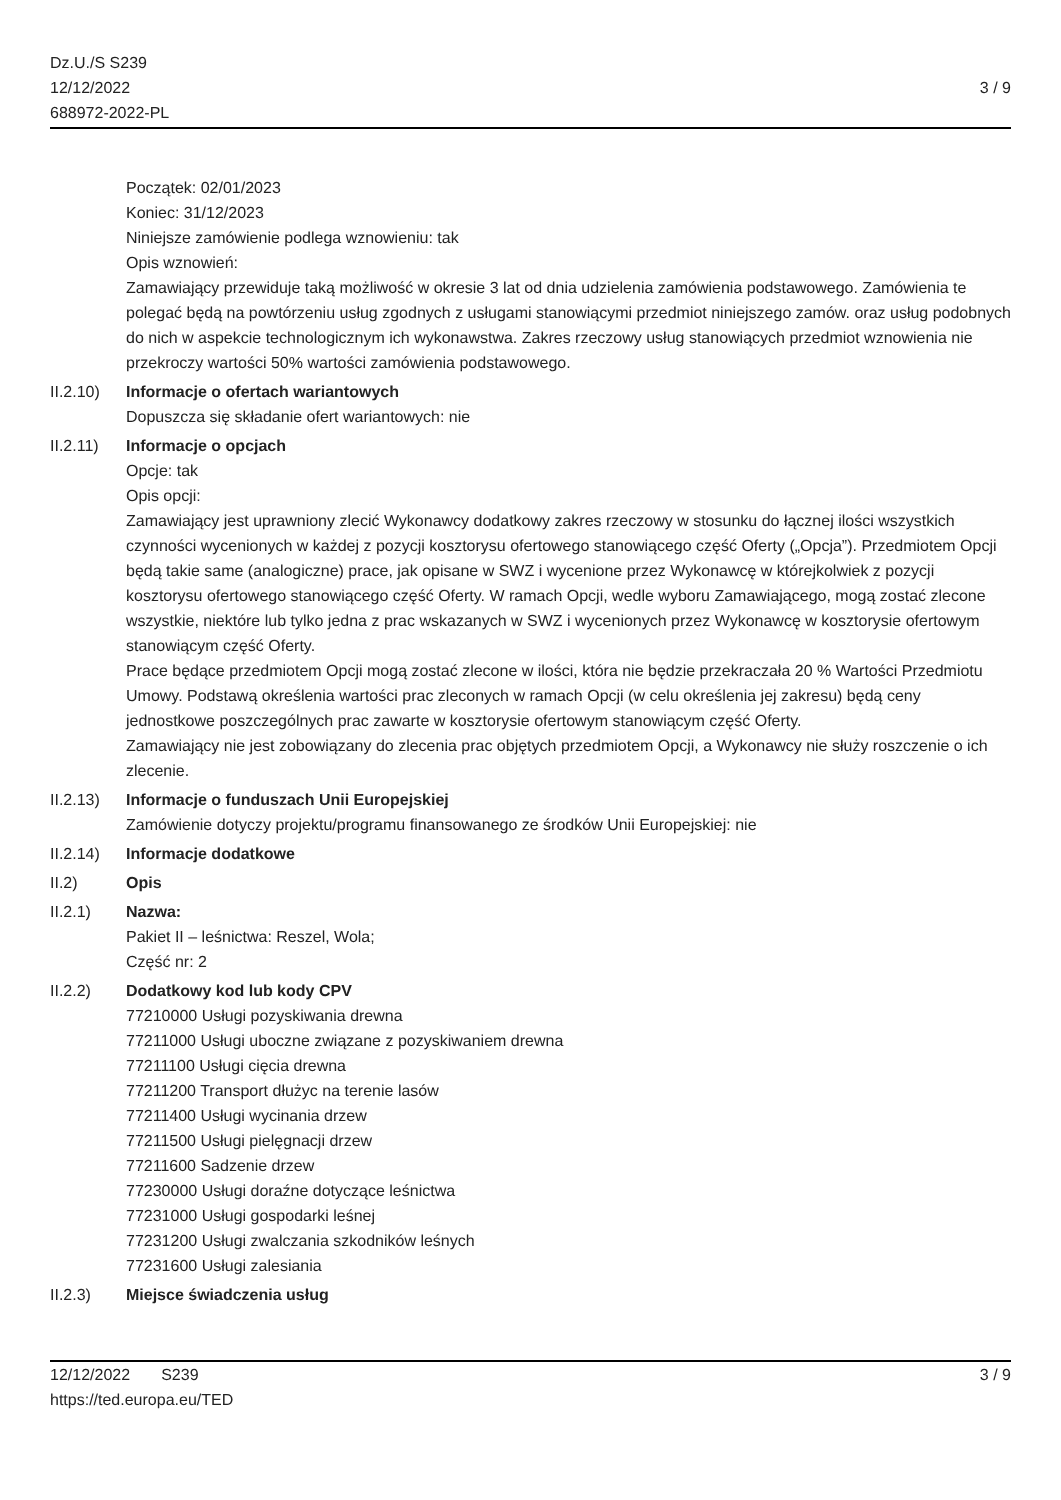Dz.U./S S239
12/12/2022
688972-2022-PL
3 / 9
Początek: 02/01/2023
Koniec: 31/12/2023
Niniejsze zamówienie podlega wznowieniu: tak
Opis wznowień:
Zamawiający przewiduje taką możliwość w okresie 3 lat od dnia udzielenia zamówienia podstawowego. Zamówienia te polegać będą na powtórzeniu usług zgodnych z usługami stanowiącymi przedmiot niniejszego zamów. oraz usług podobnych do nich w aspekcie technologicznym ich wykonawstwa. Zakres rzeczowy usług stanowiących przedmiot wznowienia nie przekroczy wartości 50% wartości zamówienia podstawowego.
II.2.10)
Informacje o ofertach wariantowych
Dopuszcza się składanie ofert wariantowych: nie
II.2.11)
Informacje o opcjach
Opcje: tak
Opis opcji:
Zamawiający jest uprawniony zlecić Wykonawcy dodatkowy zakres rzeczowy w stosunku do łącznej ilości wszystkich czynności wycenionych w każdej z pozycji kosztorysu ofertowego stanowiącego część Oferty („Opcja”). Przedmiotem Opcji będą takie same (analogiczne) prace, jak opisane w SWZ i wycenione przez Wykonawcę w którejkolwiek z pozycji kosztorysu ofertowego stanowiącego część Oferty. W ramach Opcji, wedle wyboru Zamawiającego, mogą zostać zlecone wszystkie, niektóre lub tylko jedna z prac wskazanych w SWZ i wycenionych przez Wykonawcę w kosztorysie ofertowym stanowiącym część Oferty.
Prace będące przedmiotem Opcji mogą zostać zlecone w ilości, która nie będzie przekraczała 20 % Wartości Przedmiotu Umowy. Podstawą określenia wartości prac zleconych w ramach Opcji (w celu określenia jej zakresu) będą ceny jednostkowe poszczególnych prac zawarte w kosztorysie ofertowym stanowiącym część Oferty.
Zamawiający nie jest zobowiązany do zlecenia prac objętych przedmiotem Opcji, a Wykonawcy nie służy roszczenie o ich zlecenie.
II.2.13)
Informacje o funduszach Unii Europejskiej
Zamówienie dotyczy projektu/programu finansowanego ze środków Unii Europejskiej: nie
II.2.14)
Informacje dodatkowe
II.2) Opis
II.2.1) Nazwa:
Pakiet II – leśnictwa: Reszel, Wola;
Część nr: 2
II.2.2) Dodatkowy kod lub kody CPV
77210000 Usługi pozyskiwania drewna
77211000 Usługi uboczne związane z pozyskiwaniem drewna
77211100 Usługi cięcia drewna
77211200 Transport dłużyc na terenie lasów
77211400 Usługi wycinania drzew
77211500 Usługi pielęgnacji drzew
77211600 Sadzenie drzew
77230000 Usługi doraźne dotyczące leśnictwa
77231000 Usługi gospodarki leśnej
77231200 Usługi zwalczania szkodników leśnych
77231600 Usługi zalesiania
II.2.3) Miejsce świadczenia usług
12/12/2022 S239 3 / 9
https://ted.europa.eu/TED